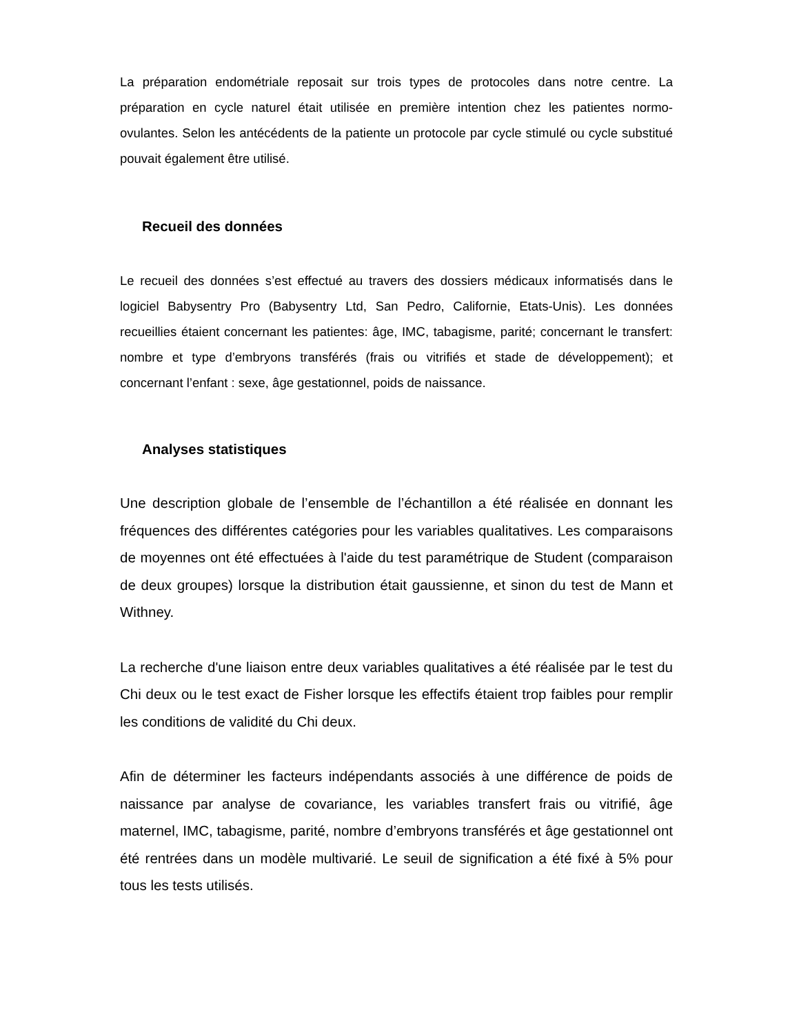La préparation endométriale reposait sur trois types de protocoles dans notre centre. La préparation en cycle naturel était utilisée en première intention chez les patientes normo-ovulantes. Selon les antécédents de la patiente un protocole par cycle stimulé ou cycle substitué pouvait également être utilisé.
Recueil des données
Le recueil des données s’est effectué au travers des dossiers médicaux informatisés dans le logiciel Babysentry Pro (Babysentry Ltd, San Pedro, Californie, Etats-Unis). Les données recueillies étaient concernant les patientes: âge, IMC, tabagisme, parité; concernant le transfert: nombre et type d’embryons transférés (frais ou vitrifiés et stade de développement); et concernant l’enfant : sexe, âge gestationnel, poids de naissance.
Analyses statistiques
Une description globale de l’ensemble de l’échantillon a été réalisée en donnant les fréquences des différentes catégories pour les variables qualitatives. Les comparaisons de moyennes ont été effectuées à l'aide du test paramétrique de Student (comparaison de deux groupes) lorsque la distribution était gaussienne, et sinon du test de Mann et Withney.
La recherche d'une liaison entre deux variables qualitatives a été réalisée par le test du Chi deux ou le test exact de Fisher lorsque les effectifs étaient trop faibles pour remplir les conditions de validité du Chi deux.
Afin de déterminer les facteurs indépendants associés à une différence de poids de naissance par analyse de covariance, les variables transfert frais ou vitrifié, âge maternel, IMC, tabagisme, parité, nombre d’embryons transférés et âge gestationnel ont été rentrées dans un modèle multivarié. Le seuil de signification a été fixé à 5% pour tous les tests utilisés.